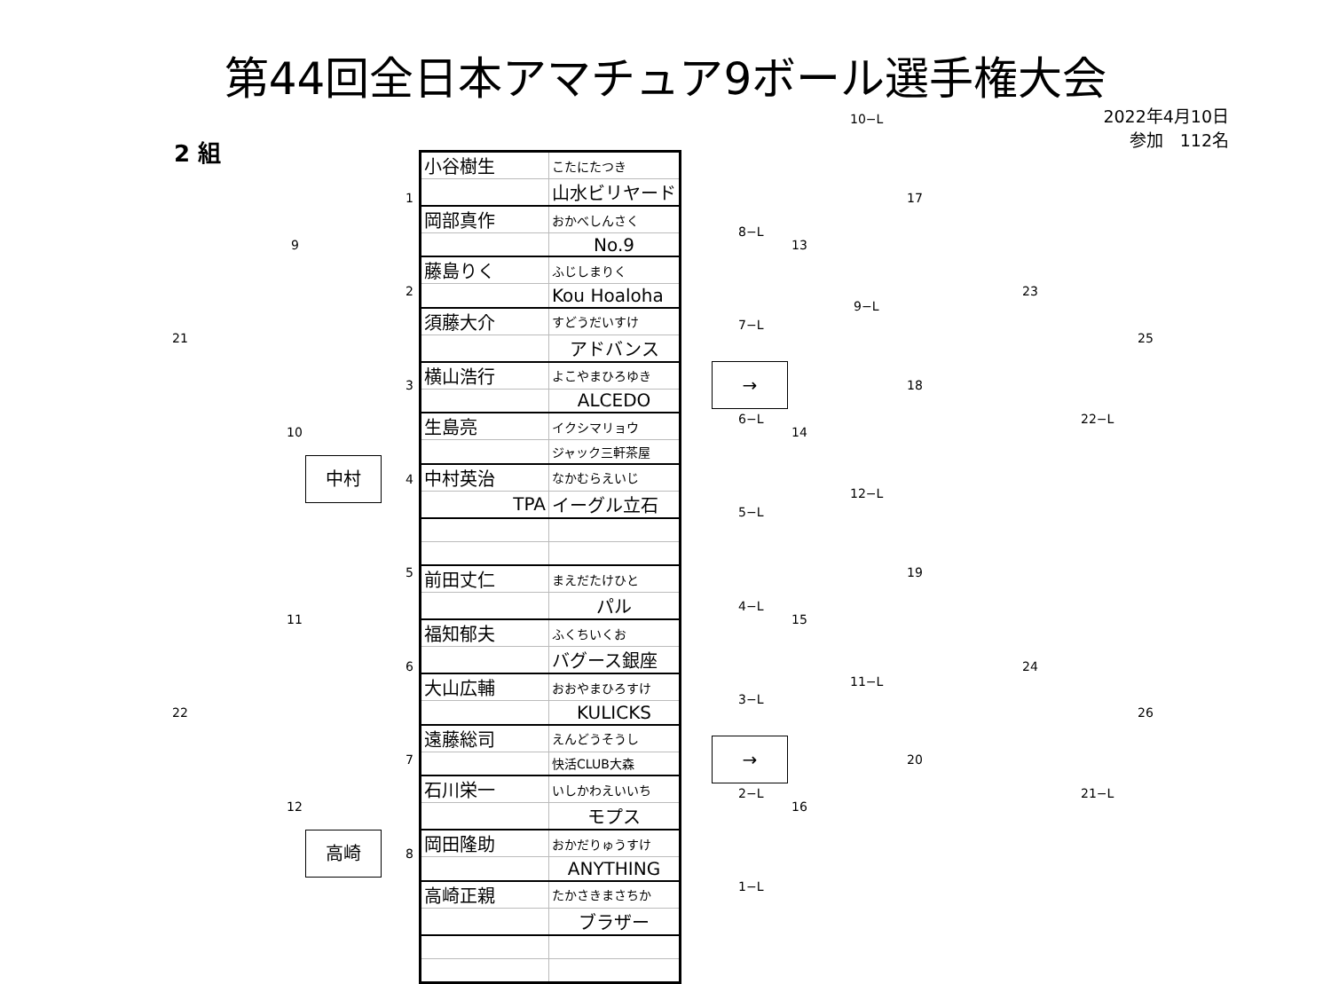第44回全日本アマチュア9ボール選手権大会
2022年4月10日
参加　112名
2 組
| 小谷樹生 | こたにたつき |
| | 山水ビリヤード |
| 岡部真作 | おかべしんさく |
| | No.9 |
| 藤島りく | ふじしまりく |
| | Kou Hoaloha |
| 須藤大介 | すどうだいすけ |
| | アドバンス |
| 横山浩行 | よこやまひろゆき |
| | ALCEDO |
| 生島亮 | イクシマリョウ |
| | ジャック三軒茶屋 |
| 中村英治 | なかむらえいじ |
| TPA | イーグル立石 |
| 前田丈仁 | まえだたけひと |
| | パル |
| 福知郁夫 | ふくちいくお |
| | バグース銀座 |
| 大山広輔 | おおやまひろすけ |
| | KULICKS |
| 遠藤総司 | えんどうそうし |
| | 快活CLUB大森 |
| 石川栄一 | いしかわえいいち |
| | モプス |
| 岡田隆助 | おかだりゅうすけ |
| | ANYTHING |
| 高崎正親 | たかさきまさちか |
| | ブラザー |
中村
高崎
→
→
1
2
3
4
5
6
7
8
9
10
11
12
21
22
8−L
7−L
6−L
5−L
4−L
3−L
2−L
1−L
13
14
15
16
10−L
9−L
12−L
11−L
17
18
19
20
23
24
22−L
21−L
25
26